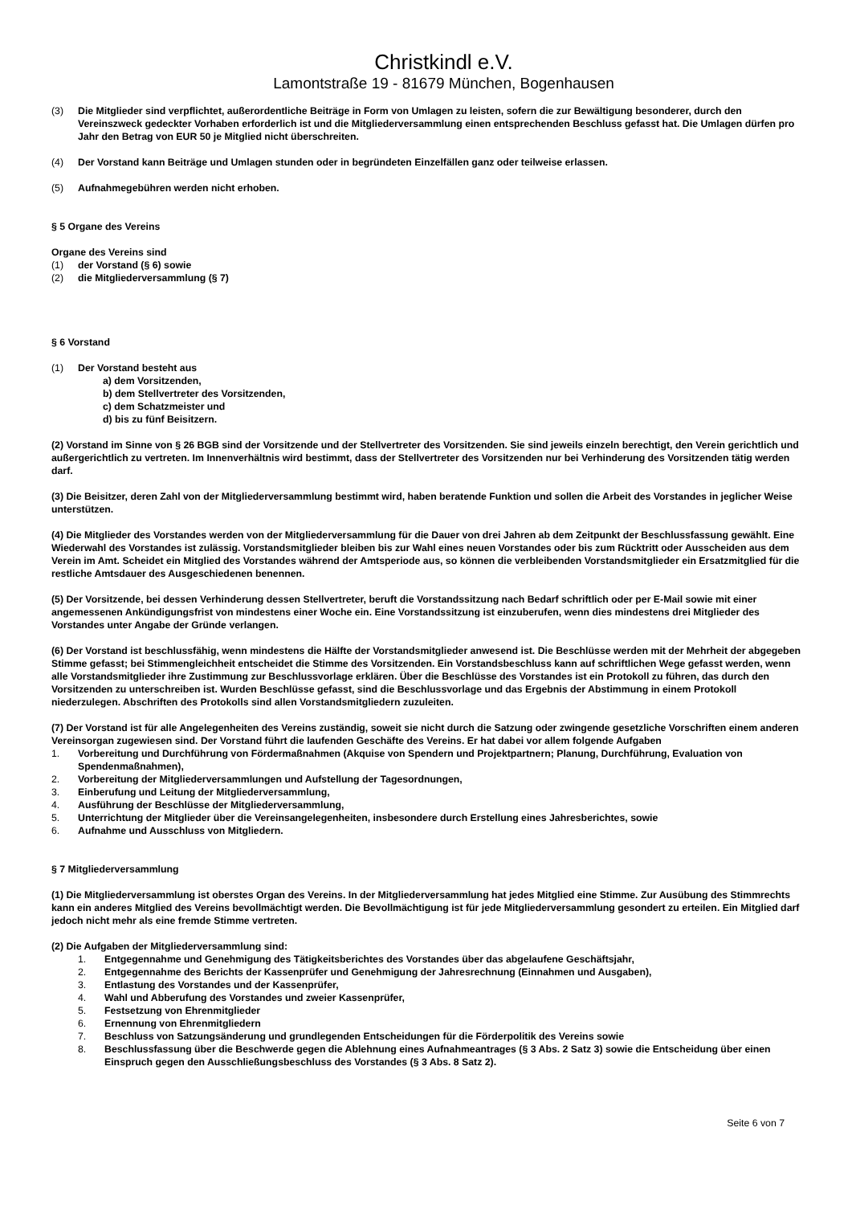Christkindl e.V.
Lamontstraße 19 - 81679 München, Bogenhausen
(3) Die Mitglieder sind verpflichtet, außerordentliche Beiträge in Form von Umlagen zu leisten, sofern die zur Bewältigung besonderer, durch den Vereinszweck gedeckter Vorhaben erforderlich ist und die Mitgliederversammlung einen entsprechenden Beschluss gefasst hat. Die Umlagen dürfen pro Jahr den Betrag von EUR 50 je Mitglied nicht überschreiten.
(4) Der Vorstand kann Beiträge und Umlagen stunden oder in begründeten Einzelfällen ganz oder teilweise erlassen.
(5) Aufnahmegebühren werden nicht erhoben.
§ 5 Organe des Vereins
Organe des Vereins sind
(1) der Vorstand (§ 6) sowie
(2) die Mitgliederversammlung (§ 7)
§ 6 Vorstand
(1) Der Vorstand besteht aus
a) dem Vorsitzenden,
b) dem Stellvertreter des Vorsitzenden,
c) dem Schatzmeister und
d) bis zu fünf Beisitzern.
(2) Vorstand im Sinne von § 26 BGB sind der Vorsitzende und der Stellvertreter des Vorsitzenden. Sie sind jeweils einzeln berechtigt, den Verein gerichtlich und außergerichtlich zu vertreten. Im Innenverhältnis wird bestimmt, dass der Stellvertreter des Vorsitzenden nur bei Verhinderung des Vorsitzenden tätig werden darf.
(3) Die Beisitzer, deren Zahl von der Mitgliederversammlung bestimmt wird, haben beratende Funktion und sollen die Arbeit des Vorstandes in jeglicher Weise unterstützen.
(4) Die Mitglieder des Vorstandes werden von der Mitgliederversammlung für die Dauer von drei Jahren ab dem Zeitpunkt der Beschlussfassung gewählt. Eine Wiederwahl des Vorstandes ist zulässig. Vorstandsmitglieder bleiben bis zur Wahl eines neuen Vorstandes oder bis zum Rücktritt oder Ausscheiden aus dem Verein im Amt. Scheidet ein Mitglied des Vorstandes während der Amtsperiode aus, so können die verbleibenden Vorstandsmitglieder ein Ersatzmitglied für die restliche Amtsdauer des Ausgeschiedenen benennen.
(5) Der Vorsitzende, bei dessen Verhinderung dessen Stellvertreter, beruft die Vorstandssitzung nach Bedarf schriftlich oder per E-Mail sowie mit einer angemessenen Ankündigungsfrist von mindestens einer Woche ein. Eine Vorstandssitzung ist einzuberufen, wenn dies mindestens drei Mitglieder des Vorstandes unter Angabe der Gründe verlangen.
(6) Der Vorstand ist beschlussfähig, wenn mindestens die Hälfte der Vorstandsmitglieder anwesend ist. Die Beschlüsse werden mit der Mehrheit der abgegeben Stimme gefasst; bei Stimmengleichheit entscheidet die Stimme des Vorsitzenden. Ein Vorstandsbeschluss kann auf schriftlichen Wege gefasst werden, wenn alle Vorstandsmitglieder ihre Zustimmung zur Beschlussvorlage erklären. Über die Beschlüsse des Vorstandes ist ein Protokoll zu führen, das durch den Vorsitzenden zu unterschreiben ist. Wurden Beschlüsse gefasst, sind die Beschlussvorlage und das Ergebnis der Abstimmung in einem Protokoll niederzulegen. Abschriften des Protokolls sind allen Vorstandsmitgliedern zuzuleiten.
(7) Der Vorstand ist für alle Angelegenheiten des Vereins zuständig, soweit sie nicht durch die Satzung oder zwingende gesetzliche Vorschriften einem anderen Vereinsorgan zugewiesen sind. Der Vorstand führt die laufenden Geschäfte des Vereins. Er hat dabei vor allem folgende Aufgaben
1. Vorbereitung und Durchführung von Fördermaßnahmen (Akquise von Spendern und Projektpartnern; Planung, Durchführung, Evaluation von Spendenmaßnahmen),
2. Vorbereitung der Mitgliederversammlungen und Aufstellung der Tagesordnungen,
3. Einberufung und Leitung der Mitgliederversammlung,
4. Ausführung der Beschlüsse der Mitgliederversammlung,
5. Unterrichtung der Mitglieder über die Vereinsangelegenheiten, insbesondere durch Erstellung eines Jahresberichtes, sowie
6. Aufnahme und Ausschluss von Mitgliedern.
§ 7 Mitgliederversammlung
(1) Die Mitgliederversammlung ist oberstes Organ des Vereins. In der Mitgliederversammlung hat jedes Mitglied eine Stimme. Zur Ausübung des Stimmrechts kann ein anderes Mitglied des Vereins bevollmächtigt werden. Die Bevollmächtigung ist für jede Mitgliederversammlung gesondert zu erteilen. Ein Mitglied darf jedoch nicht mehr als eine fremde Stimme vertreten.
(2) Die Aufgaben der Mitgliederversammlung sind:
1. Entgegennahme und Genehmigung des Tätigkeitsberichtes des Vorstandes über das abgelaufene Geschäftsjahr,
2. Entgegennahme des Berichts der Kassenprüfer und Genehmigung der Jahresrechnung (Einnahmen und Ausgaben),
3. Entlastung des Vorstandes und der Kassenprüfer,
4. Wahl und Abberufung des Vorstandes und zweier Kassenprüfer,
5. Festsetzung von Ehrenmitglieder
6. Ernennung von Ehrenmitgliedern
7. Beschluss von Satzungsänderung und grundlegenden Entscheidungen für die Förderpolitik des Vereins sowie
8. Beschlussfassung über die Beschwerde gegen die Ablehnung eines Aufnahmeantrages (§ 3 Abs. 2 Satz 3) sowie die Entscheidung über einen Einspruch gegen den Ausschließungsbeschluss des Vorstandes (§ 3 Abs. 8 Satz 2).
Seite 6 von 7